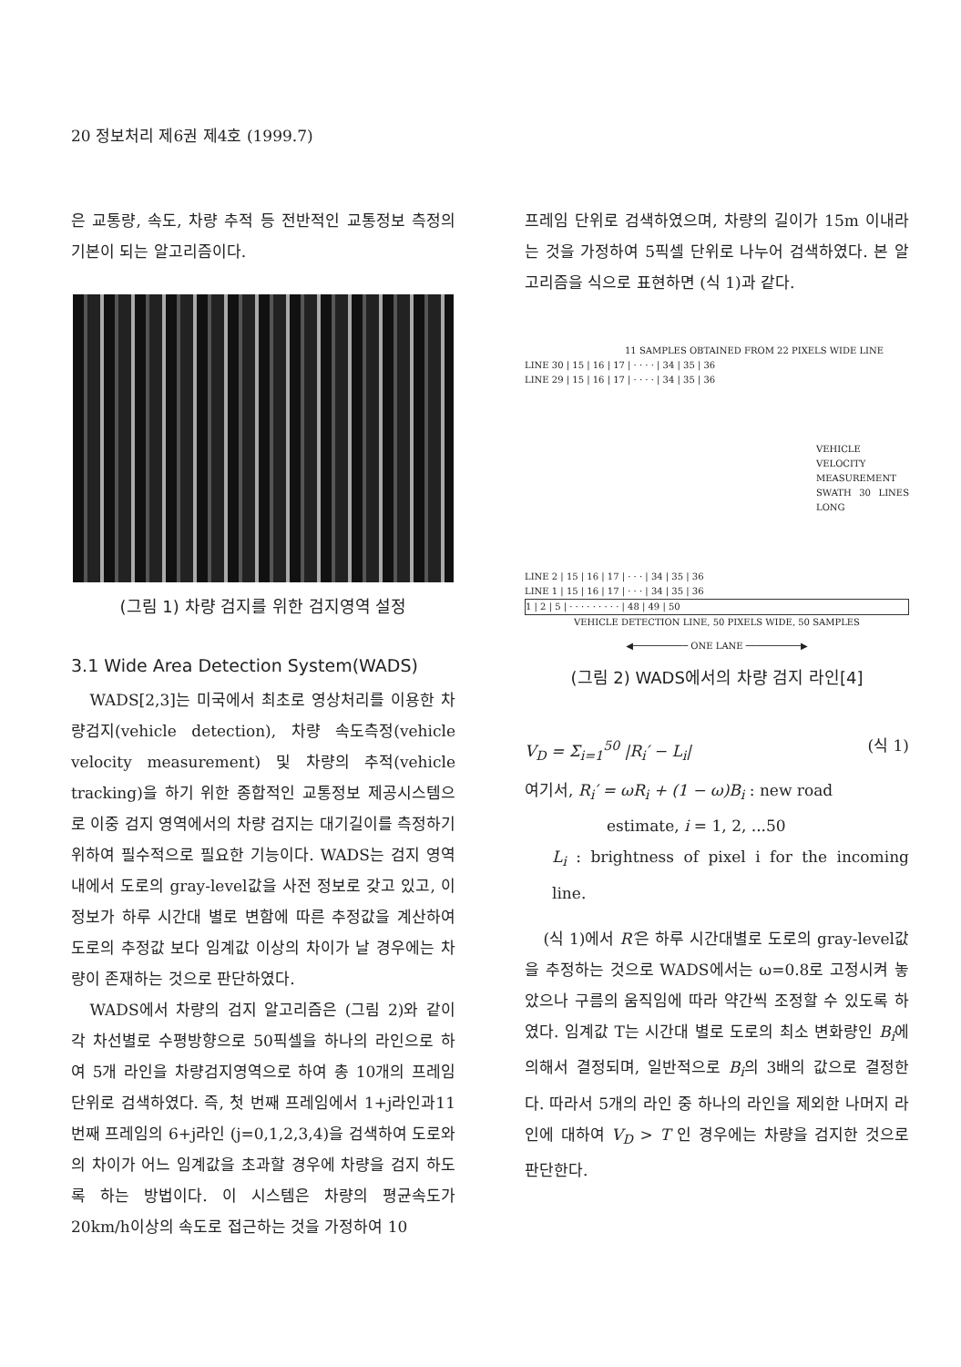20 정보처리 제6권 제4호 (1999.7)
은 교통량, 속도, 차량 추적 등 전반적인 교통정보 측정의 기본이 되는 알고리즘이다.
(그림 1) 차량 검지를 위한 검지영역 설정
3.1 Wide Area Detection System(WADS)
WADS[2,3]는 미국에서 최초로 영상처리를 이용한 차량검지(vehicle detection), 차량 속도측정(vehicle velocity measurement) 및 차량의 추적(vehicle tracking)을 하기 위한 종합적인 교통정보 제공시스템으로 이중 검지 영역에서의 차량 검지는 대기길이를 측정하기 위하여 필수적으로 필요한 기능이다. WADS는 검지 영역 내에서 도로의 gray-level값을 사전 정보로 갖고 있고, 이 정보가 하루 시간대 별로 변함에 따른 추정값을 계산하여 도로의 추정값 보다 임계값 이상의 차이가 날 경우에는 차량이 존재하는 것으로 판단하였다.
WADS에서 차량의 검지 알고리즘은 (그림 2)와 같이 각 차선별로 수평방향으로 50픽셀을 하나의 라인으로 하여 5개 라인을 차량검지영역으로 하여 총 10개의 프레임 단위로 검색하였다. 즉, 첫 번째 프레임에서 1+j라인과11번째 프레임의 6+j라인 (j=0,1,2,3,4)을 검색하여 도로와의 차이가 어느 임계값을 초과할 경우에 차량을 검지 하도록 하는 방법이다. 이 시스템은 차량의 평균속도가 20km/h이상의 속도로 접근하는 것을 가정하여 10
프레임 단위로 검색하였으며, 차량의 길이가 15m 이내라는 것을 가정하여 5픽셀 단위로 나누어 검색하였다. 본 알고리즘을 식으로 표현하면 (식 1)과 같다.
11 SAMPLES OBTAINED FROM 22 PIXELS WIDE LINE
LINE 30 | 15 | 16 | 17 | · · · · | 34 | 35 | 36
LINE 29 | 15 | 16 | 17 | · · · · | 34 | 35 | 36
VEHICLE VELOCITY MEASUREMENT SWATH 30 LINES LONG
LINE 2 | 15 | 16 | 17 | · · · | 34 | 35 | 36
LINE 1 | 15 | 16 | 17 | · · · | 34 | 35 | 36
1 | 2 | 5 | · · · · · · · · · | 48 | 49 | 50
VEHICLE DETECTION LINE, 50 PIXELS WIDE, 50 SAMPLES
◀────────── ONE LANE ──────────▶
(그림 2) WADS에서의 차량 검지 라인[4]
V<sub>D</sub> = Σ<sub>i=1</sub><sup>50</sup> |R<sub>i</sub>′ − L<sub>i</sub>| (식 1)
여기서, R<sub>i</sub>′ = ωR<sub>i</sub> + (1 − ω)B<sub>i</sub> : new road
estimate, i = 1, 2, ...50
L<sub>i</sub> : brightness of pixel i for the incoming line.
(식 1)에서 R′은 하루 시간대별로 도로의 gray-level값을 추정하는 것으로 WADS에서는 ω=0.8로 고정시켜 놓았으나 구름의 움직임에 따라 약간씩 조정할 수 있도록 하였다. 임계값 T는 시간대 별로 도로의 최소 변화량인 B<sub>i</sub>에 의해서 결정되며, 일반적으로 B<sub>i</sub>의 3배의 값으로 결정한다. 따라서 5개의 라인 중 하나의 라인을 제외한 나머지 라인에 대하여 V<sub>D</sub> > T 인 경우에는 차량을 검지한 것으로 판단한다.